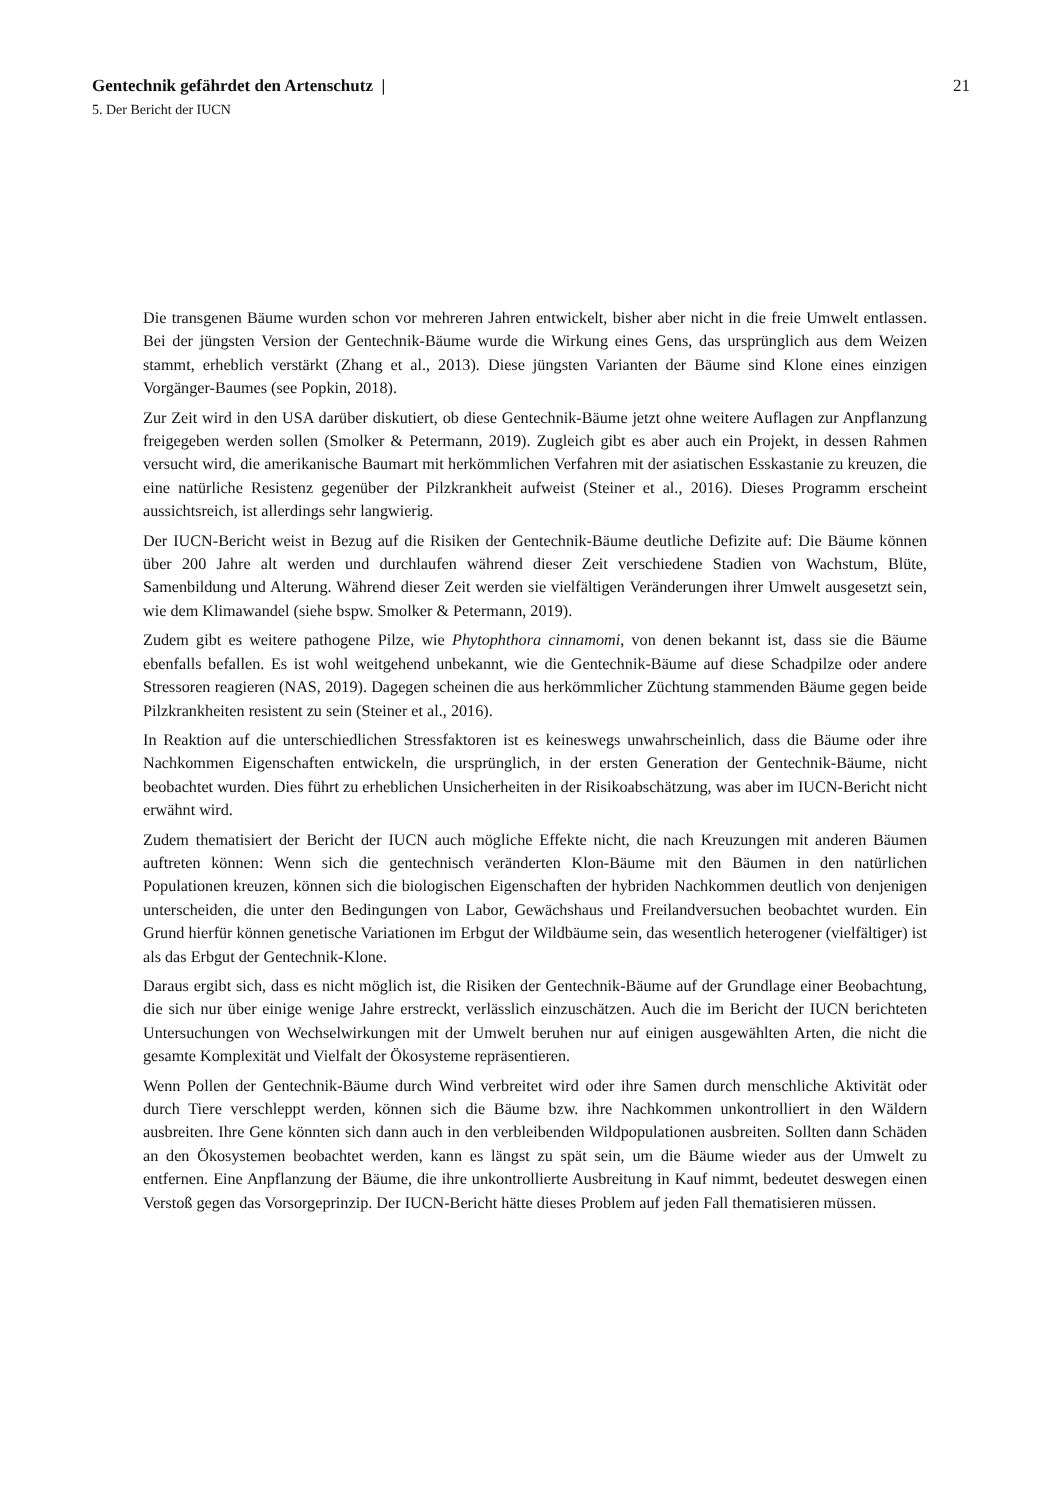Gentechnik gefährdet den Artenschutz | 21
5. Der Bericht der IUCN
Die transgenen Bäume wurden schon vor mehreren Jahren entwickelt, bisher aber nicht in die freie Umwelt entlassen. Bei der jüngsten Version der Gentechnik-Bäume wurde die Wirkung eines Gens, das ursprünglich aus dem Weizen stammt, erheblich verstärkt (Zhang et al., 2013). Diese jüngsten Varianten der Bäume sind Klone eines einzigen Vorgänger-Baumes (see Popkin, 2018).
Zur Zeit wird in den USA darüber diskutiert, ob diese Gentechnik-Bäume jetzt ohne weitere Auflagen zur Anpflanzung freigegeben werden sollen (Smolker & Petermann, 2019). Zugleich gibt es aber auch ein Projekt, in dessen Rahmen versucht wird, die amerikanische Baumart mit herkömmlichen Verfahren mit der asiatischen Esskastanie zu kreuzen, die eine natürliche Resistenz gegenüber der Pilzkrankheit aufweist (Steiner et al., 2016). Dieses Programm erscheint aussichtsreich, ist allerdings sehr langwierig.
Der IUCN-Bericht weist in Bezug auf die Risiken der Gentechnik-Bäume deutliche Defizite auf: Die Bäume können über 200 Jahre alt werden und durchlaufen während dieser Zeit verschiedene Stadien von Wachstum, Blüte, Samenbildung und Alterung. Während dieser Zeit werden sie vielfältigen Veränderungen ihrer Umwelt ausgesetzt sein, wie dem Klimawandel (siehe bspw. Smolker & Petermann, 2019).
Zudem gibt es weitere pathogene Pilze, wie Phytophthora cinnamomi, von denen bekannt ist, dass sie die Bäume ebenfalls befallen. Es ist wohl weitgehend unbekannt, wie die Gentechnik-Bäume auf diese Schadpilze oder andere Stressoren reagieren (NAS, 2019). Dagegen scheinen die aus herkömmlicher Züchtung stammenden Bäume gegen beide Pilzkrankheiten resistent zu sein (Steiner et al., 2016).
In Reaktion auf die unterschiedlichen Stressfaktoren ist es keineswegs unwahrscheinlich, dass die Bäume oder ihre Nachkommen Eigenschaften entwickeln, die ursprünglich, in der ersten Generation der Gentechnik-Bäume, nicht beobachtet wurden. Dies führt zu erheblichen Unsicherheiten in der Risikoabschätzung, was aber im IUCN-Bericht nicht erwähnt wird.
Zudem thematisiert der Bericht der IUCN auch mögliche Effekte nicht, die nach Kreuzungen mit anderen Bäumen auftreten können: Wenn sich die gentechnisch veränderten Klon-Bäume mit den Bäumen in den natürlichen Populationen kreuzen, können sich die biologischen Eigenschaften der hybriden Nachkommen deutlich von denjenigen unterscheiden, die unter den Bedingungen von Labor, Gewächshaus und Freilandversuchen beobachtet wurden. Ein Grund hierfür können genetische Variationen im Erbgut der Wildbäume sein, das wesentlich heterogener (vielfältiger) ist als das Erbgut der Gentechnik-Klone.
Daraus ergibt sich, dass es nicht möglich ist, die Risiken der Gentechnik-Bäume auf der Grundlage einer Beobachtung, die sich nur über einige wenige Jahre erstreckt, verlässlich einzuschätzen. Auch die im Bericht der IUCN berichteten Untersuchungen von Wechselwirkungen mit der Umwelt beruhen nur auf einigen ausgewählten Arten, die nicht die gesamte Komplexität und Vielfalt der Ökosysteme repräsentieren.
Wenn Pollen der Gentechnik-Bäume durch Wind verbreitet wird oder ihre Samen durch menschliche Aktivität oder durch Tiere verschleppt werden, können sich die Bäume bzw. ihre Nachkommen unkontrolliert in den Wäldern ausbreiten. Ihre Gene könnten sich dann auch in den verbleibenden Wildpopulationen ausbreiten. Sollten dann Schäden an den Ökosystemen beobachtet werden, kann es längst zu spät sein, um die Bäume wieder aus der Umwelt zu entfernen. Eine Anpflanzung der Bäume, die ihre unkontrollierte Ausbreitung in Kauf nimmt, bedeutet deswegen einen Verstoß gegen das Vorsorgeprinzip. Der IUCN-Bericht hätte dieses Problem auf jeden Fall thematisieren müssen.